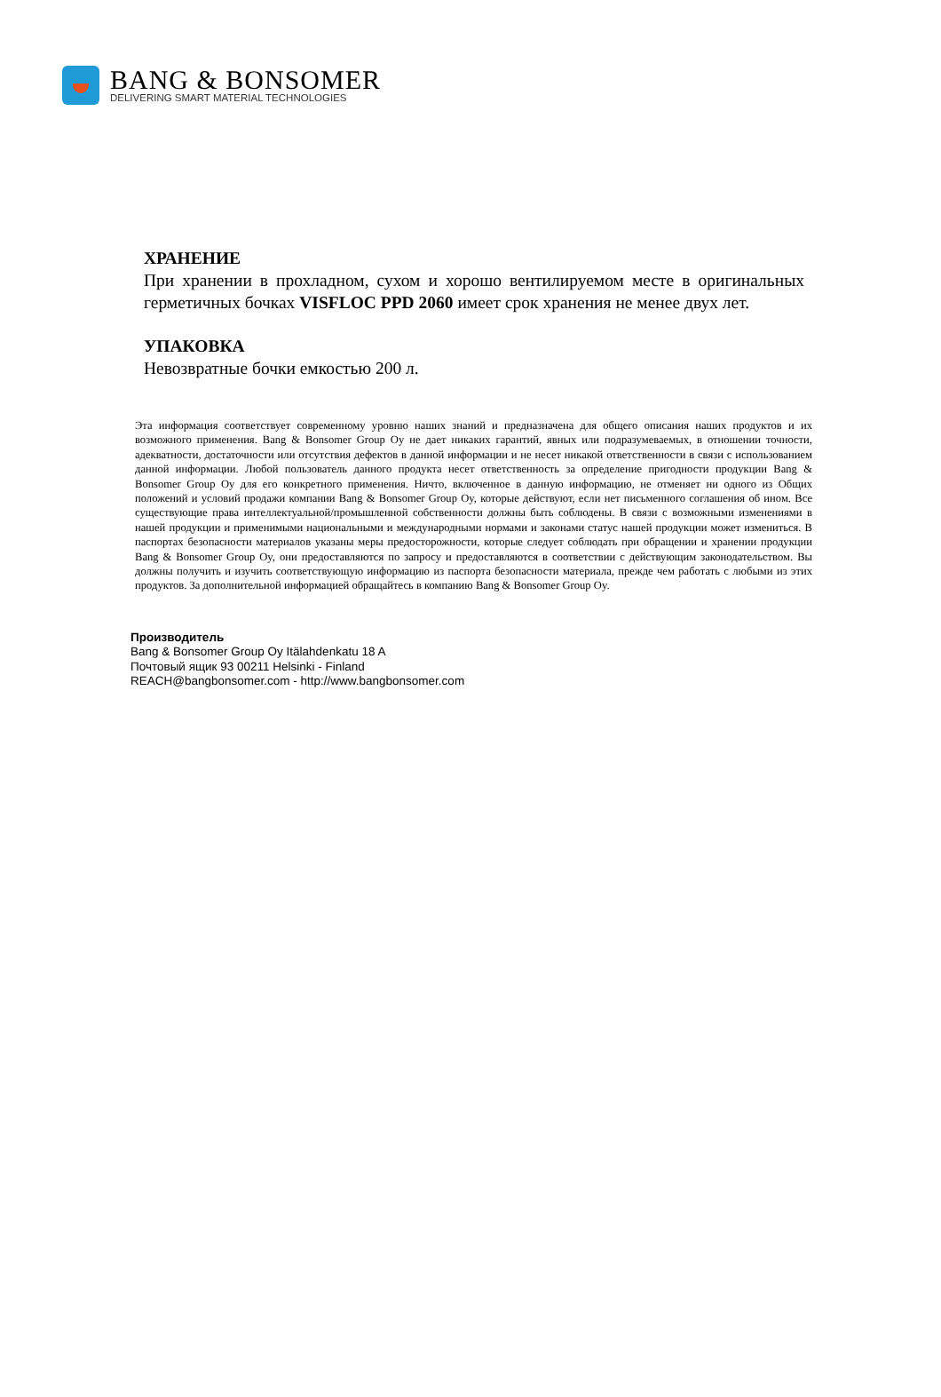BANG & BONSOMER
DELIVERING SMART MATERIAL TECHNOLOGIES
ХРАНЕНИЕ
При хранении в прохладном, сухом и хорошо вентилируемом месте в оригинальных герметичных бочках VISFLOC PPD 2060 имеет срок хранения не менее двух лет.
УПАКОВКА
Невозвратные бочки емкостью 200 л.
Эта информация соответствует современному уровню наших знаний и предназначена для общего описания наших продуктов и их возможного применения. Bang & Bonsomer Group Oy не дает никаких гарантий, явных или подразумеваемых, в отношении точности, адекватности, достаточности или отсутствия дефектов в данной информации и не несет никакой ответственности в связи с использованием данной информации. Любой пользователь данного продукта несет ответственность за определение пригодности продукции Bang & Bonsomer Group Oy для его конкретного применения. Ничто, включенное в данную информацию, не отменяет ни одного из Общих положений и условий продажи компании Bang & Bonsomer Group Oy, которые действуют, если нет письменного соглашения об ином. Все существующие права интеллектуальной/промышленной собственности должны быть соблюдены. В связи с возможными изменениями в нашей продукции и применимыми национальными и международными нормами и законами статус нашей продукции может измениться. В паспортах безопасности материалов указаны меры предосторожности, которые следует соблюдать при обращении и хранении продукции Bang & Bonsomer Group Oy, они предоставляются по запросу и предоставляются в соответствии с действующим законодательством. Вы должны получить и изучить соответствующую информацию из паспорта безопасности материала, прежде чем работать с любыми из этих продуктов. За дополнительной информацией обращайтесь в компанию Bang & Bonsomer Group Oy.
Производитель
Bang & Bonsomer Group Oy Itälahdenkatu 18 A
Почтовый ящик 93 00211 Helsinki - Finland
REACH@bangbonsomer.com - http://www.bangbonsomer.com